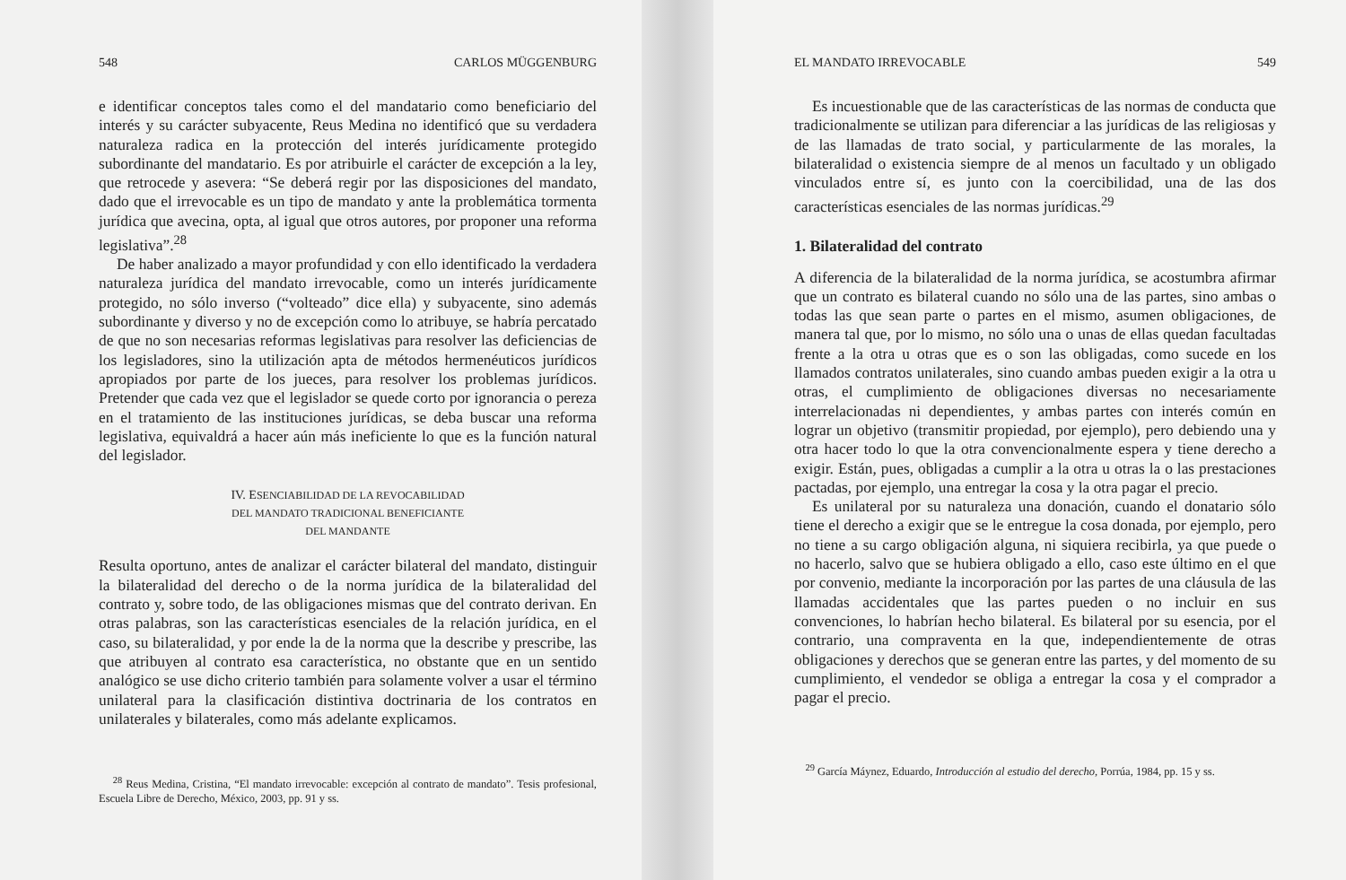548 CARLOS MÜGGENBURG
e identificar conceptos tales como el del mandatario como beneficiario del interés y su carácter subyacente, Reus Medina no identificó que su verdadera naturaleza radica en la protección del interés jurídicamente protegido subordinante del mandatario. Es por atribuirle el carácter de excepción a la ley, que retrocede y asevera: “Se deberá regir por las disposiciones del mandato, dado que el irrevocable es un tipo de mandato y ante la problemática tormenta jurídica que avecina, opta, al igual que otros autores, por proponer una reforma legislativa”.<sup>28</sup>
De haber analizado a mayor profundidad y con ello identificado la verdadera naturaleza jurídica del mandato irrevocable, como un interés jurídicamente protegido, no sólo inverso (“volteado” dice ella) y subyacente, sino además subordinante y diverso y no de excepción como lo atribuye, se habría percatado de que no son necesarias reformas legislativas para resolver las deficiencias de los legisladores, sino la utilización apta de métodos hermenéuticos jurídicos apropiados por parte de los jueces, para resolver los problemas jurídicos. Pretender que cada vez que el legislador se quede corto por ignorancia o pereza en el tratamiento de las instituciones jurídicas, se deba buscar una reforma legislativa, equivaldrá a hacer aún más ineficiente lo que es la función natural del legislador.
IV. ESENCIABILIDAD DE LA REVOCABILIDAD
DEL MANDATO TRADICIONAL BENEFICIANTE
DEL MANDANTE
Resulta oportuno, antes de analizar el carácter bilateral del mandato, distinguir la bilateralidad del derecho o de la norma jurídica de la bilateralidad del contrato y, sobre todo, de las obligaciones mismas que del contrato derivan. En otras palabras, son las características esenciales de la relación jurídica, en el caso, su bilateralidad, y por ende la de la norma que la describe y prescribe, las que atribuyen al contrato esa característica, no obstante que en un sentido analógico se use dicho criterio también para solamente volver a usar el término unilateral para la clasificación distintiva doctrinaria de los contratos en unilaterales y bilaterales, como más adelante explicamos.
<sup>28</sup> Reus Medina, Cristina, “El mandato irrevocable: excepción al contrato de mandato”. Tesis profesional, Escuela Libre de Derecho, México, 2003, pp. 91 y ss.
EL MANDATO IRREVOCABLE 549
Es incuestionable que de las características de las normas de conducta que tradicionalmente se utilizan para diferenciar a las jurídicas de las religiosas y de las llamadas de trato social, y particularmente de las morales, la bilateralidad o existencia siempre de al menos un facultado y un obligado vinculados entre sí, es junto con la coercibilidad, una de las dos características esenciales de las normas jurídicas.<sup>29</sup>
1. Bilateralidad del contrato
A diferencia de la bilateralidad de la norma jurídica, se acostumbra afirmar que un contrato es bilateral cuando no sólo una de las partes, sino ambas o todas las que sean parte o partes en el mismo, asumen obligaciones, de manera tal que, por lo mismo, no sólo una o unas de ellas quedan facultadas frente a la otra u otras que es o son las obligadas, como sucede en los llamados contratos unilaterales, sino cuando ambas pueden exigir a la otra u otras, el cumplimiento de obligaciones diversas no necesariamente interrelacionadas ni dependientes, y ambas partes con interés común en lograr un objetivo (transmitir propiedad, por ejemplo), pero debiendo una y otra hacer todo lo que la otra convencionalmente espera y tiene derecho a exigir. Están, pues, obligadas a cumplir a la otra u otras la o las prestaciones pactadas, por ejemplo, una entregar la cosa y la otra pagar el precio.
Es unilateral por su naturaleza una donación, cuando el donatario sólo tiene el derecho a exigir que se le entregue la cosa donada, por ejemplo, pero no tiene a su cargo obligación alguna, ni siquiera recibirla, ya que puede o no hacerlo, salvo que se hubiera obligado a ello, caso este último en el que por convenio, mediante la incorporación por las partes de una cláusula de las llamadas accidentales que las partes pueden o no incluir en sus convenciones, lo habrían hecho bilateral. Es bilateral por su esencia, por el contrario, una compraventa en la que, independientemente de otras obligaciones y derechos que se generan entre las partes, y del momento de su cumplimiento, el vendedor se obliga a entregar la cosa y el comprador a pagar el precio.
<sup>29</sup> García Máynez, Eduardo, Introducción al estudio del derecho, Porrúa, 1984, pp. 15 y ss.